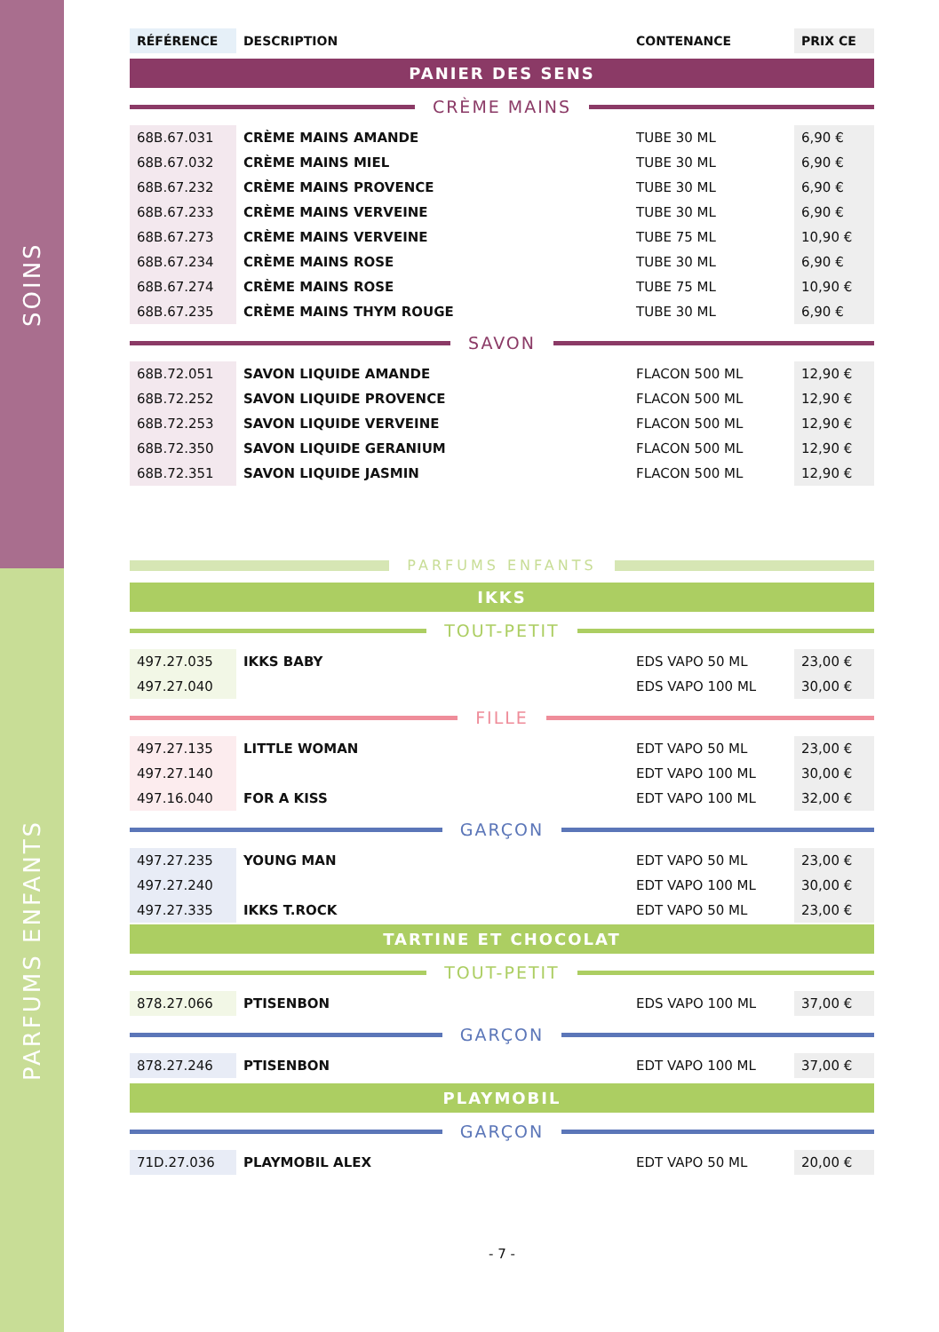SOINS
PARFUMS ENFANTS
| RÉFÉRENCE | DESCRIPTION | CONTENANCE | PRIX CE |
PANIER DES SENS
CRÈME MAINS
| 68B.67.031 | CRÈME MAINS AMANDE | TUBE 30 ML | 6,90 € |
| 68B.67.032 | CRÈME MAINS MIEL | TUBE 30 ML | 6,90 € |
| 68B.67.232 | CRÈME MAINS PROVENCE | TUBE 30 ML | 6,90 € |
| 68B.67.233 | CRÈME MAINS VERVEINE | TUBE 30 ML | 6,90 € |
| 68B.67.273 | CRÈME MAINS VERVEINE | TUBE 75 ML | 10,90 € |
| 68B.67.234 | CRÈME MAINS ROSE | TUBE 30 ML | 6,90 € |
| 68B.67.274 | CRÈME MAINS ROSE | TUBE 75 ML | 10,90 € |
| 68B.67.235 | CRÈME MAINS THYM ROUGE | TUBE 30 ML | 6,90 € |
SAVON
| 68B.72.051 | SAVON LIQUIDE AMANDE | FLACON 500 ML | 12,90 € |
| 68B.72.252 | SAVON LIQUIDE PROVENCE | FLACON 500 ML | 12,90 € |
| 68B.72.253 | SAVON LIQUIDE VERVEINE | FLACON 500 ML | 12,90 € |
| 68B.72.350 | SAVON LIQUIDE GERANIUM | FLACON 500 ML | 12,90 € |
| 68B.72.351 | SAVON LIQUIDE JASMIN | FLACON 500 ML | 12,90 € |
PARFUMS ENFANTS
IKKS
TOUT-PETIT
| 497.27.035 | IKKS BABY | EDS VAPO 50 ML | 23,00 € |
| 497.27.040 | | EDS VAPO 100 ML | 30,00 € |
FILLE
| 497.27.135 | LITTLE WOMAN | EDT VAPO 50 ML | 23,00 € |
| 497.27.140 | | EDT VAPO 100 ML | 30,00 € |
| 497.16.040 | FOR A KISS | EDT VAPO 100 ML | 32,00 € |
GARÇON
| 497.27.235 | YOUNG MAN | EDT VAPO 50 ML | 23,00 € |
| 497.27.240 | | EDT VAPO 100 ML | 30,00 € |
| 497.27.335 | IKKS T.ROCK | EDT VAPO 50 ML | 23,00 € |
TARTINE ET CHOCOLAT
TOUT-PETIT
| 878.27.066 | PTISENBON | EDS VAPO 100 ML | 37,00 € |
GARÇON
| 878.27.246 | PTISENBON | EDT VAPO 100 ML | 37,00 € |
PLAYMOBIL
GARÇON
| 71D.27.036 | PLAYMOBIL ALEX | EDT VAPO 50 ML | 20,00 € |
- 7 -